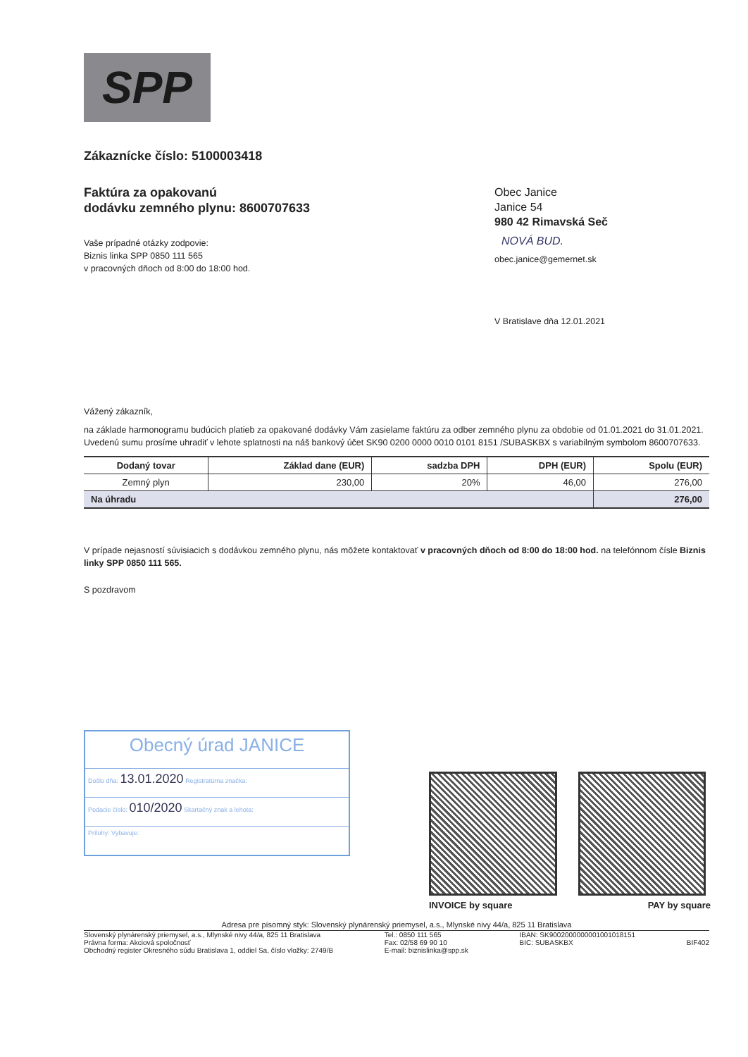SPP
Zákaznícke číslo: 5100003418
Faktúra za opakovanú
dodávku zemného plynu: 8600707633
Vaše prípadné otázky zodpovie:
Biznis linka SPP 0850 111 565
v pracovných dňoch od 8:00 do 18:00 hod.
Obec Janice
Janice 54
980 42 Rimavská Seč
NOVÁ BUD.
obec.janice@gemernet.sk
V Bratislave dňa 12.01.2021
Vážený zákazník,
na základe harmonogramu budúcich platieb za opakované dodávky Vám zasielame faktúru za odber zemného plynu za obdobie od 01.01.2021 do 31.01.2021.
Uvedenú sumu prosíme uhradiť v lehote splatnosti na náš bankový účet SK90 0200 0000 0010 0101 8151 /SUBASKBX s variabilným symbolom 8600707633.
| Dodaný tovar | Základ dane (EUR) | sadzba DPH | DPH (EUR) | Spolu (EUR) |
| --- | --- | --- | --- | --- |
| Zemný plyn | 230,00 | 20% | 46,00 | 276,00 |
| Na úhradu | | | | 276,00 |
V prípade nejasností súvisiacich s dodávkou zemného plynu, nás môžete kontaktovať v pracovných dňoch od 8:00 do 18:00 hod. na telefónnom čísle Biznis linky SPP 0850 111 565.
S pozdravom
Obecný úrad JANICE
Došlo dňa: 13.01.2020 Registratúrna značka:
Podacie číslo: 010/2020 Skartačný znak a lehota:
Prílohy: Vybavuje:
INVOICE by square PAY by square
Adresa pre písomný styk: Slovenský plynárenský priemysel, a.s., Mlynské nivy 44/a, 825 11 Bratislava
Slovenský plynárenský priemysel, a.s., Mlynské nivy 44/a, 825 11 Bratislava
Právna forma: Akciová spoločnosť
Obchodný register Okresného súdu Bratislava 1, oddiel Sa, číslo vložky: 2749/B
Tel.: 0850 111 565
Fax: 02/58 69 90 10
E-mail: biznislinka@spp.sk
IBAN: SK9002000000001001018151
BIC: SUBASKBX
BIF402